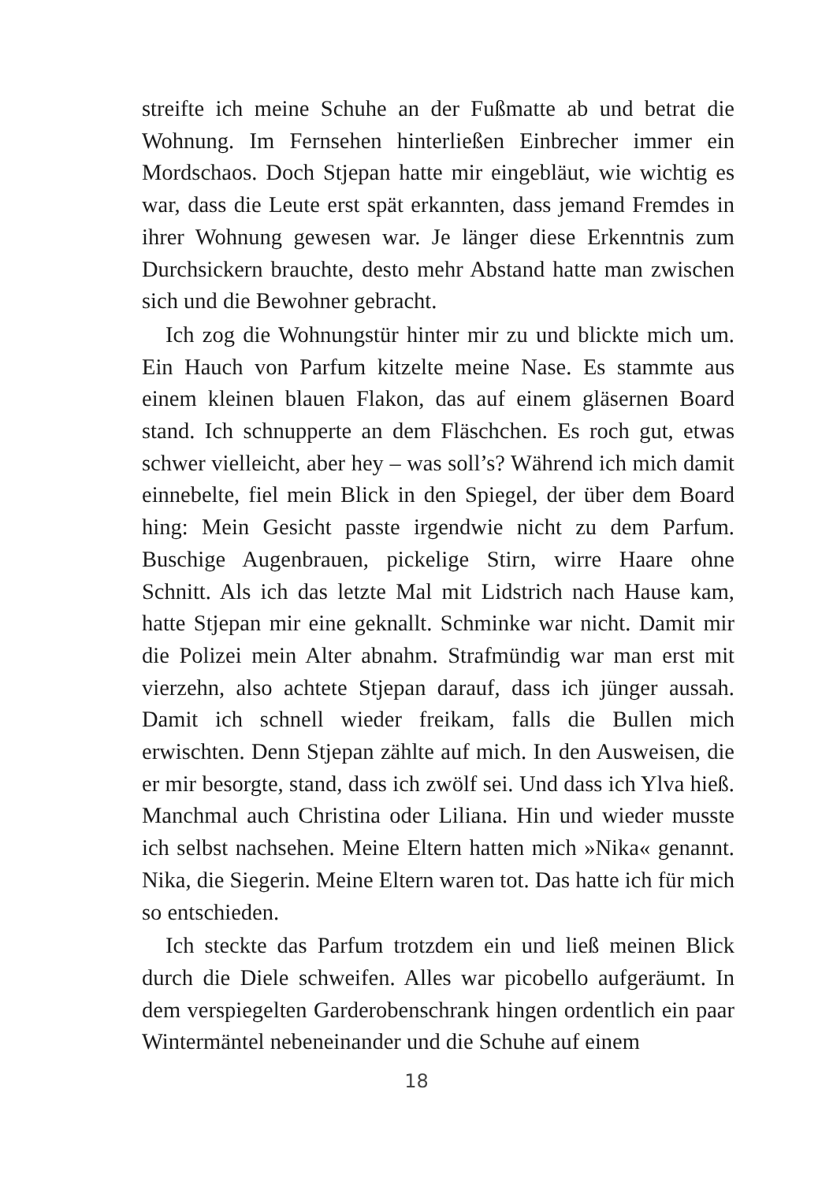streifte ich meine Schuhe an der Fußmatte ab und betrat die Wohnung. Im Fernsehen hinterließen Einbrecher immer ein Mordschaos. Doch Stjepan hatte mir eingebläut, wie wichtig es war, dass die Leute erst spät erkannten, dass jemand Fremdes in ihrer Wohnung gewesen war. Je länger diese Erkenntnis zum Durchsickern brauchte, desto mehr Abstand hatte man zwischen sich und die Bewohner gebracht.
Ich zog die Wohnungstür hinter mir zu und blickte mich um. Ein Hauch von Parfum kitzelte meine Nase. Es stammte aus einem kleinen blauen Flakon, das auf einem gläsernen Board stand. Ich schnupperte an dem Fläschchen. Es roch gut, etwas schwer vielleicht, aber hey – was soll’s? Während ich mich damit einnebelte, fiel mein Blick in den Spiegel, der über dem Board hing: Mein Gesicht passte irgendwie nicht zu dem Parfum. Buschige Augenbrauen, pickelige Stirn, wirre Haare ohne Schnitt. Als ich das letzte Mal mit Lidstrich nach Hause kam, hatte Stjepan mir eine geknallt. Schminke war nicht. Damit mir die Polizei mein Alter abnahm. Strafmündig war man erst mit vierzehn, also achtete Stjepan darauf, dass ich jünger aussah. Damit ich schnell wieder freikam, falls die Bullen mich erwischten. Denn Stjepan zählte auf mich. In den Ausweisen, die er mir besorgte, stand, dass ich zwölf sei. Und dass ich Ylva hieß. Manchmal auch Christina oder Liliana. Hin und wieder musste ich selbst nachsehen. Meine Eltern hatten mich »Nika« genannt. Nika, die Siegerin. Meine Eltern waren tot. Das hatte ich für mich so entschieden.
Ich steckte das Parfum trotzdem ein und ließ meinen Blick durch die Diele schweifen. Alles war picobello aufgeräumt. In dem verspiegelten Garderobenschrank hingen ordentlich ein paar Wintermäntel nebeneinander und die Schuhe auf einem
18